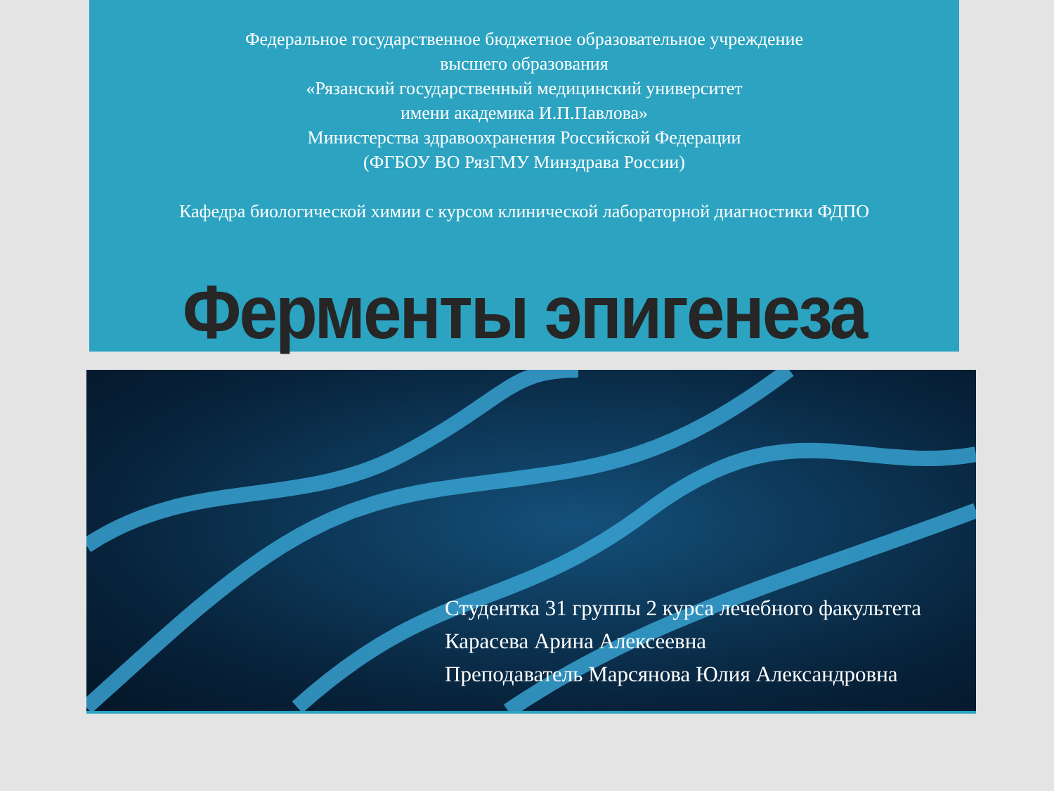Федеральное государственное бюджетное образовательное учреждение
высшего образования
«Рязанский государственный медицинский университет
имени академика И.П.Павлова»
Министерства здравоохранения Российской Федерации
(ФГБОУ ВО РязГМУ Минздрава России)
Кафедра биологической химии с курсом клинической лабораторной диагностики ФДПО
Ферменты эпигенеза
Студентка 31 группы 2 курса лечебного факультета
Карасева Арина Алексеевна
Преподаватель Марсянова Юлия Александровна